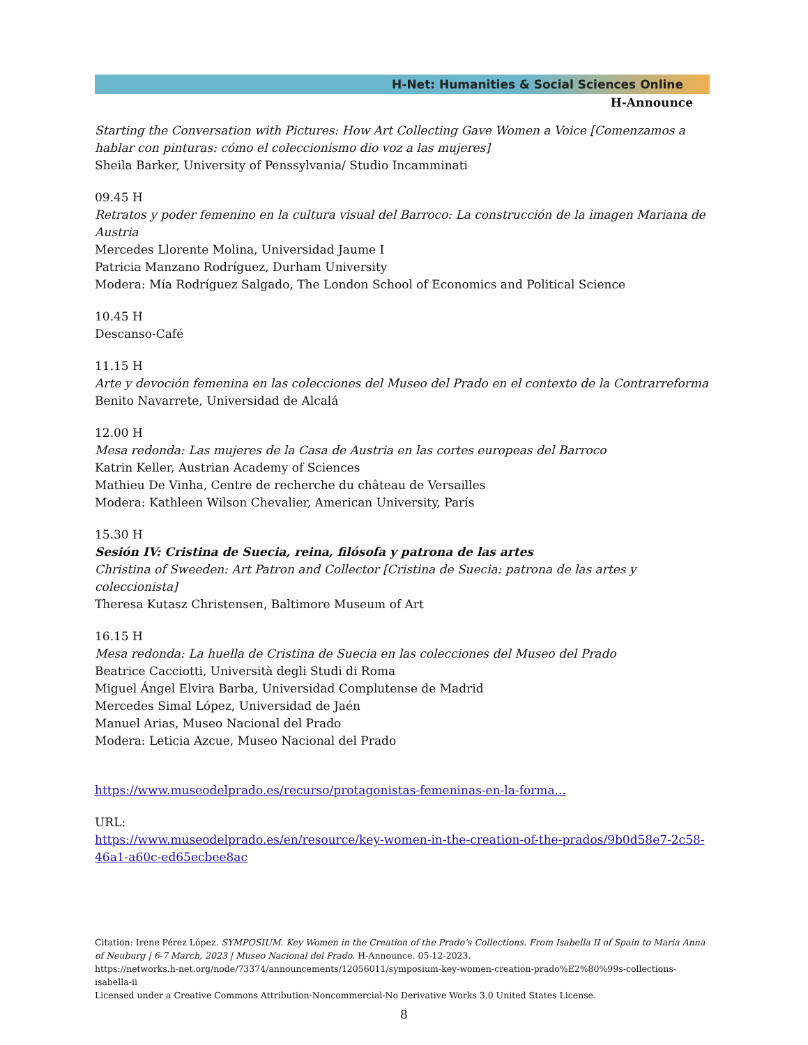H-Net: Humanities & Social Sciences Online
H-Announce
Starting the Conversation with Pictures: How Art Collecting Gave Women a Voice [Comenzamos a hablar con pinturas: cómo el coleccionismo dio voz a las mujeres]
Sheila Barker, University of Penssylvania/ Studio Incamminati
09.45 H
Retratos y poder femenino en la cultura visual del Barroco: La construcción de la imagen Mariana de Austria
Mercedes Llorente Molina, Universidad Jaume I
Patricia Manzano Rodríguez, Durham University
Modera: Mía Rodríguez Salgado, The London School of Economics and Political Science
10.45 H
Descanso-Café
11.15 H
Arte y devoción femenina en las colecciones del Museo del Prado en el contexto de la Contrarreforma
Benito Navarrete, Universidad de Alcalá
12.00 H
Mesa redonda: Las mujeres de la Casa de Austria en las cortes europeas del Barroco
Katrin Keller, Austrian Academy of Sciences
Mathieu De Vinha, Centre de recherche du château de Versailles
Modera: Kathleen Wilson Chevalier, American University, París
15.30 H
Sesión IV: Cristina de Suecia, reina, filósofa y patrona de las artes
Christina of Sweeden: Art Patron and Collector [Cristina de Suecia: patrona de las artes y coleccionista]
Theresa Kutasz Christensen, Baltimore Museum of Art
16.15 H
Mesa redonda: La huella de Cristina de Suecia en las colecciones del Museo del Prado
Beatrice Cacciotti, Università degli Studi di Roma
Miguel Ángel Elvira Barba, Universidad Complutense de Madrid
Mercedes Simal López, Universidad de Jaén
Manuel Arias, Museo Nacional del Prado
Modera: Leticia Azcue, Museo Nacional del Prado
https://www.museodelprado.es/recurso/protagonistas-femeninas-en-la-forma...
URL:
https://www.museodelprado.es/en/resource/key-women-in-the-creation-of-the-prados/9b0d58e7-2c58-46a1-a60c-ed65ecbee8ac
Citation: Irene Pérez López. SYMPOSIUM. Key Women in the Creation of the Prado’s Collections. From Isabella II of Spain to Maria Anna of Neuburg | 6-7 March, 2023 | Museo Nacional del Prado. H-Announce. 05-12-2023.
https://networks.h-net.org/node/73374/announcements/12056011/symposium-key-women-creation-prado%E2%80%99s-collections-isabella-ii
Licensed under a Creative Commons Attribution-Noncommercial-No Derivative Works 3.0 United States License.
8